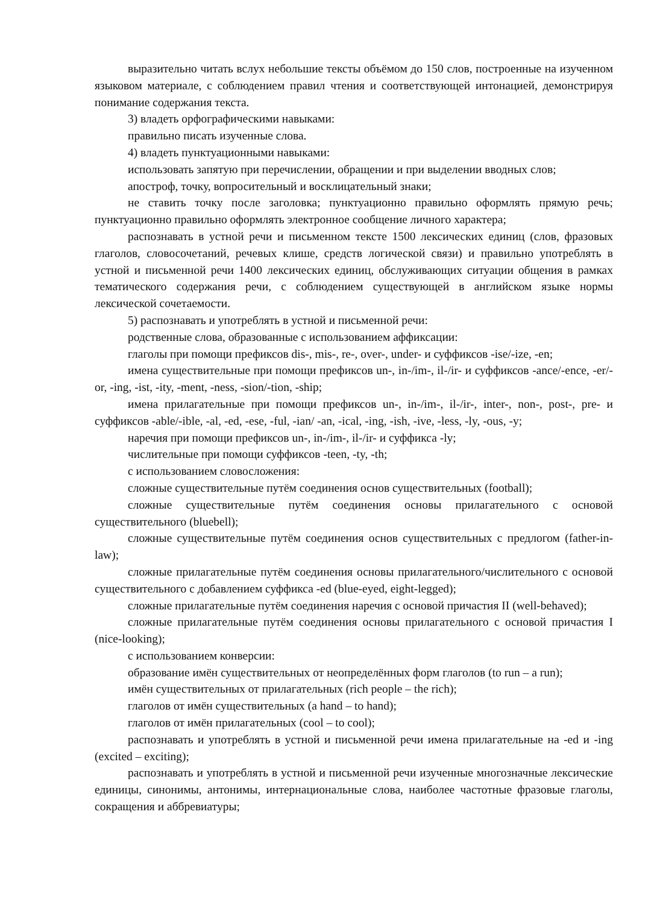выразительно читать вслух небольшие тексты объёмом до 150 слов, построенные на изученном языковом материале, с соблюдением правил чтения и соответствующей интонацией, демонстрируя понимание содержания текста.
3) владеть орфографическими навыками:
правильно писать изученные слова.
4) владеть пунктуационными навыками:
использовать запятую при перечислении, обращении и при выделении вводных слов;
апостроф, точку, вопросительный и восклицательный знаки;
не ставить точку после заголовка; пунктуационно правильно оформлять прямую речь; пунктуационно правильно оформлять электронное сообщение личного характера;
распознавать в устной речи и письменном тексте 1500 лексических единиц (слов, фразовых глаголов, словосочетаний, речевых клише, средств логической связи) и правильно употреблять в устной и письменной речи 1400 лексических единиц, обслуживающих ситуации общения в рамках тематического содержания речи, с соблюдением существующей в английском языке нормы лексической сочетаемости.
5) распознавать и употреблять в устной и письменной речи:
родственные слова, образованные с использованием аффиксации:
глаголы при помощи префиксов dis-, mis-, re-, over-, under- и суффиксов -ise/-ize, -en;
имена существительные при помощи префиксов un-, in-/im-, il-/ir- и суффиксов -ance/-ence, -er/-or, -ing, -ist, -ity, -ment, -ness, -sion/-tion, -ship;
имена прилагательные при помощи префиксов un-, in-/im-, il-/ir-, inter-, non-, post-, pre- и суффиксов -able/-ible, -al, -ed, -ese, -ful, -ian/ -an, -ical, -ing, -ish, -ive, -less, -ly, -ous, -y;
наречия при помощи префиксов un-, in-/im-, il-/ir- и суффикса -ly;
числительные при помощи суффиксов -teen, -ty, -th;
с использованием словосложения:
сложные существительные путём соединения основ существительных (football);
сложные существительные путём соединения основы прилагательного с основой существительного (bluebell);
сложные существительные путём соединения основ существительных с предлогом (father-in-law);
сложные прилагательные путём соединения основы прилагательного/числительного с основой существительного с добавлением суффикса -ed (blue-eyed, eight-legged);
сложные прилагательные путём соединения наречия с основой причастия II (well-behaved);
сложные прилагательные путём соединения основы прилагательного с основой причастия I (nice-looking);
с использованием конверсии:
образование имён существительных от неопределённых форм глаголов (to run – a run);
имён существительных от прилагательных (rich people – the rich);
глаголов от имён существительных (a hand – to hand);
глаголов от имён прилагательных (cool – to cool);
распознавать и употреблять в устной и письменной речи имена прилагательные на -ed и -ing (excited – exciting);
распознавать и употреблять в устной и письменной речи изученные многозначные лексические единицы, синонимы, антонимы, интернациональные слова, наиболее частотные фразовые глаголы, сокращения и аббревиатуры;